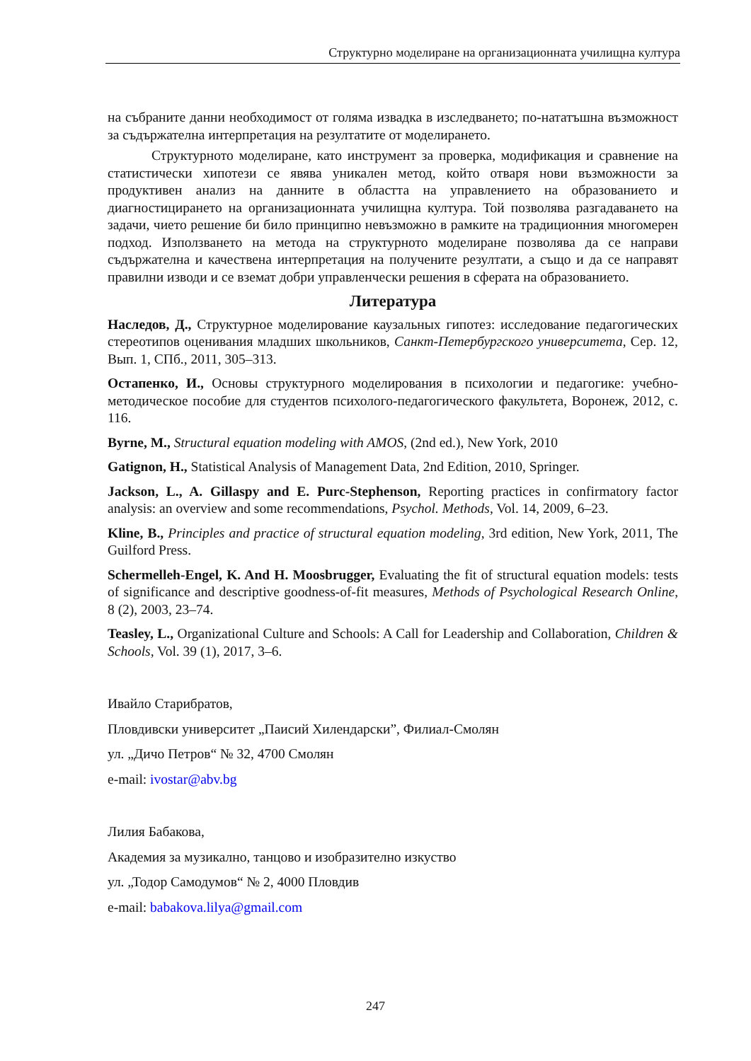Структурно моделиране на организационната училищна култура
на събраните данни необходимост от голяма извадка в изследването; по-нататъшна възможност за съдържателна интерпретация на резултатите от моделирането.
Структурното моделиране, като инструмент за проверка, модификация и сравнение на статистически хипотези се явява уникален метод, който отваря нови възможности за продуктивен анализ на данните в областта на управлението на образованието и диагностицирането на организационната училищна култура. Той позволява разгадаването на задачи, чието решение би било принципно невъзможно в рамките на традиционния многомерен подход. Използването на метода на структурното моделиране позволява да се направи съдържателна и качествена интерпретация на получените резултати, а също и да се направят правилни изводи и се вземат добри управленчески решения в сферата на образованието.
Литература
Наследов, Д., Структурное моделирование каузальных гипотез: исследование педагогических стереотипов оценивания младших школьников, Санкт-Петербургского университета, Сер. 12, Вып. 1, СПб., 2011, 305–313.
Остапенко, И., Основы структурного моделирования в психологии и педагогике: учебно-методическое пособие для студентов психолого-педагогического факультета, Воронеж, 2012, с. 116.
Byrne, M., Structural equation modeling with AMOS, (2nd ed.), New York, 2010
Gatignon, H., Statistical Analysis of Management Data, 2nd Edition, 2010, Springer.
Jackson, L., A. Gillaspy and E. Purc-Stephenson, Reporting practices in confirmatory factor analysis: an overview and some recommendations, Psychol. Methods, Vol. 14, 2009, 6–23.
Kline, B., Principles and practice of structural equation modeling, 3rd edition, New York, 2011, The Guilford Press.
Schermelleh-Engel, K. And H. Moosbrugger, Evaluating the fit of structural equation models: tests of significance and descriptive goodness-of-fit measures, Methods of Psychological Research Online, 8 (2), 2003, 23–74.
Teasley, L., Organizational Culture and Schools: A Call for Leadership and Collaboration, Children & Schools, Vol. 39 (1), 2017, 3–6.
Ивайло Старибратов,
Пловдивски университет „Паисий Хилендарски”, Филиал-Смолян
ул. „Дичо Петров“ № 32, 4700 Смолян
e-mail: ivostar@abv.bg
Лилия Бабакова,
Академия за музикално, танцово и изобразително изкуство
ул. „Тодор Самодумов“ № 2, 4000 Пловдив
e-mail: babakova.lilya@gmail.com
247